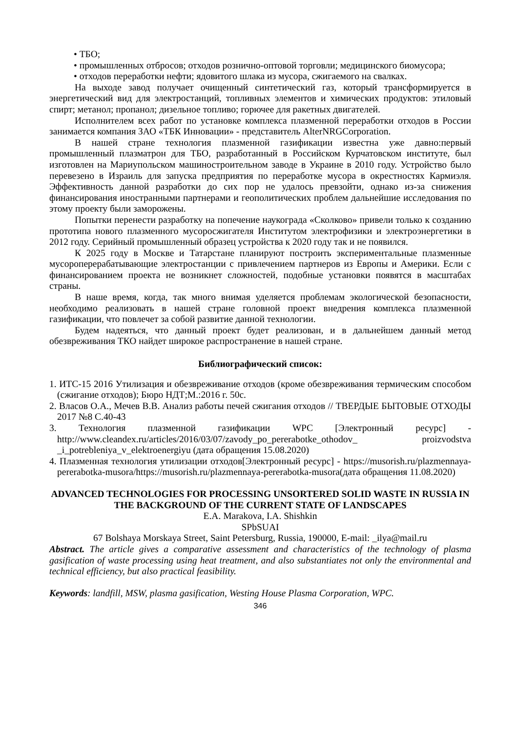• ТБО;
• промышленных отбросов; отходов рознично-оптовой торговли; медицинского биомусора;
• отходов переработки нефти; ядовитого шлака из мусора, сжигаемого на свалках.
На выходе завод получает очищенный синтетический газ, который трансформируется в энергетический вид для электростанций, топливных элементов и химических продуктов: этиловый спирт; метанол; пропанол; дизельное топливо; горючее для ракетных двигателей.
Исполнителем всех работ по установке комплекса плазменной переработки отходов в России занимается компания ЗАО «ТБК Инновации» - представитель AlterNRGCorporation.
В нашей стране технология плазменной газификации известна уже давно:первый промышленный плазматрон для ТБО, разработанный в Российском Курчатовском институте, был изготовлен на Мариупольском машиностроительном заводе в Украине в 2010 году. Устройство было перевезено в Израиль для запуска предприятия по переработке мусора в окрестностях Кармиэля. Эффективность данной разработки до сих пор не удалось превзойти, однако из-за снижения финансирования иностранными партнерами и геополитических проблем дальнейшие исследования по этому проекту были заморожены.
Попытки перенести разработку на попечение наукограда «Сколково» привели только к созданию прототипа нового плазменного мусоросжигателя Институтом электрофизики и электроэнергетики в 2012 году. Серийный промышленный образец устройства к 2020 году так и не появился.
К 2025 году в Москве и Татарстане планируют построить экспериментальные плазменные мусороперерабатывающие электростанции с привлечением партнеров из Европы и Америки. Если с финансированием проекта не возникнет сложностей, подобные установки появятся в масштабах страны.
В наше время, когда, так много внимая уделяется проблемам экологической безопасности, необходимо реализовать в нашей стране головной проект внедрения комплекса плазменной газификации, что повлечет за собой развитие данной технологии.
Будем надеяться, что данный проект будет реализован, и в дальнейшем данный метод обезвреживания ТКО найдет широкое распространение в нашей стране.
Библиографический список:
1. ИТС-15 2016 Утилизация и обезвреживание отходов (кроме обезвреживания термическим способом (сжигание отходов); Бюро НДТ;М.:2016 г. 50с.
2. Власов О.А., Мечев В.В. Анализ работы печей сжигания отходов // ТВЕРДЫЕ БЫТОВЫЕ ОТХОДЫ 2017 №8 С.40-43
3. Технология плазменной газификации WPC [Электронный ресурс] - http://www.cleandex.ru/articles/2016/03/07/zavody_po_pererabotke_othodov_ proizvodstva _i_potrebleniya_v_elektroenergiyu (дата обращения 15.08.2020)
4. Плазменная технология утилизации отходов[Электронный ресурс] - https://musorish.ru/plazmennaya-pererabotka-musora/https://musorish.ru/plazmennaya-pererabotka-musora(дата обращения 11.08.2020)
ADVANCED TECHNOLOGIES FOR PROCESSING UNSORTERED SOLID WASTE IN RUSSIA IN THE BACKGROUND OF THE CURRENT STATE OF LANDSCAPES
E.A. Marakova, I.A. Shishkin
SPbSUAI
67 Bolshaya Morskaya Street, Saint Petersburg, Russia, 190000, E-mail: _ilya@mail.ru
Abstract. The article gives a comparative assessment and characteristics of the technology of plasma gasification of waste processing using heat treatment, and also substantiates not only the environmental and technical efficiency, but also practical feasibility.
Keywords: landfill, MSW, plasma gasification, Westing House Plasma Corporation, WPC.
346